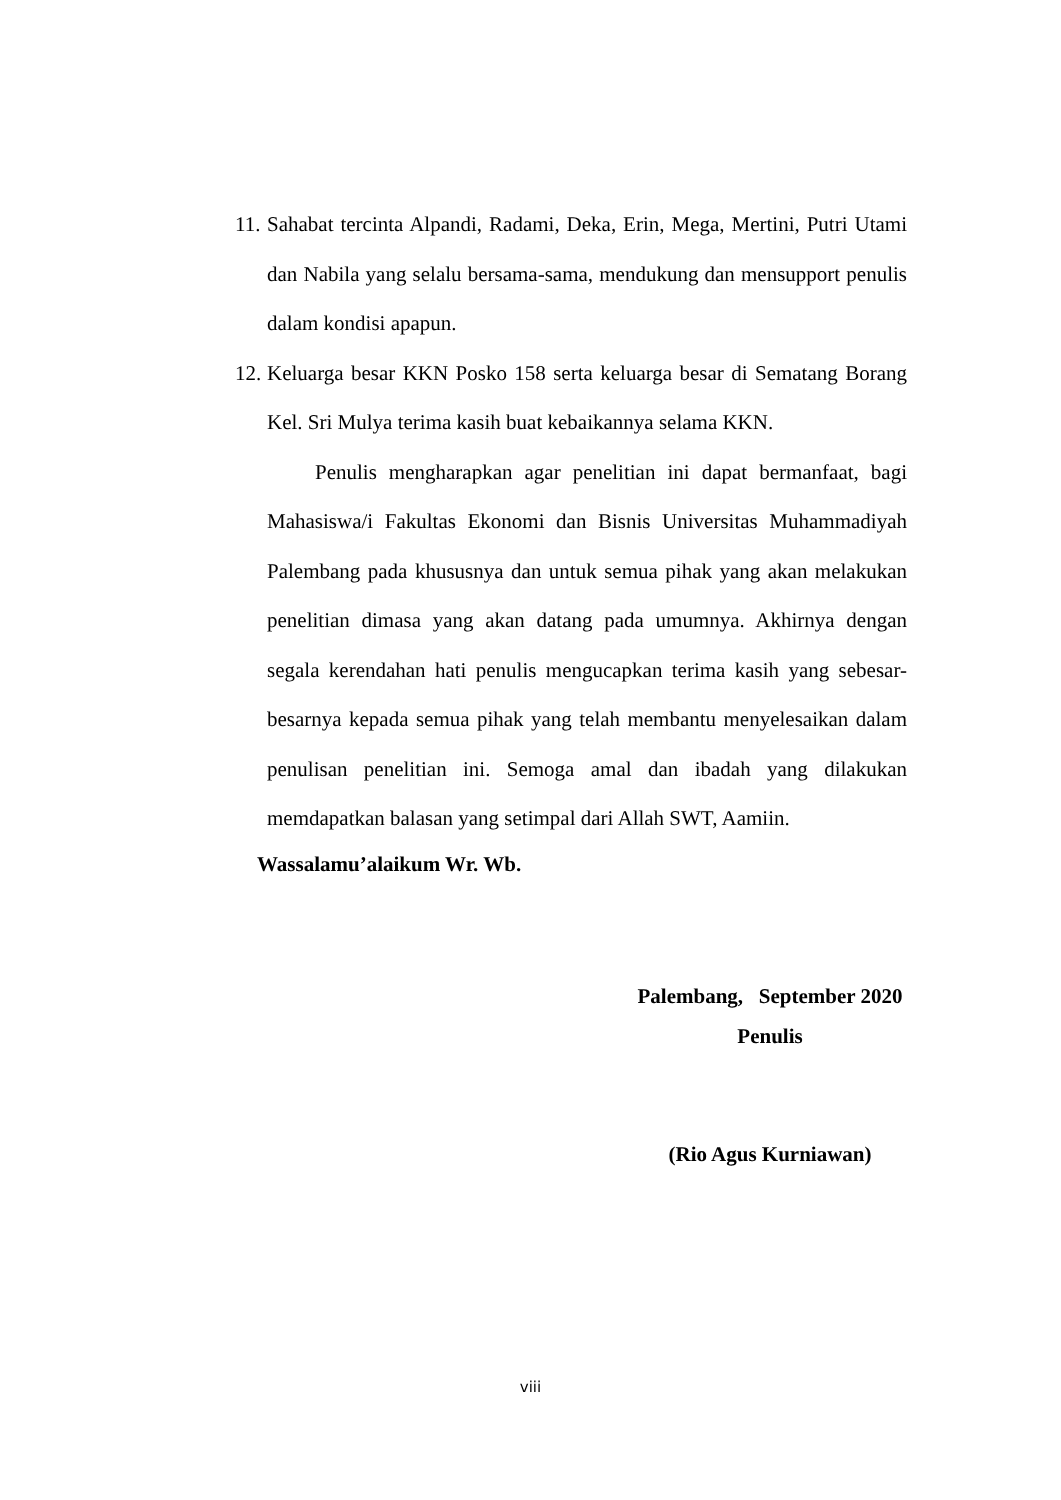11. Sahabat tercinta Alpandi, Radami, Deka, Erin, Mega, Mertini, Putri Utami dan Nabila yang selalu bersama-sama, mendukung dan mensupport penulis dalam kondisi apapun.
12. Keluarga besar KKN Posko 158 serta keluarga besar di Sematang Borang Kel. Sri Mulya terima kasih buat kebaikannya selama KKN.
Penulis mengharapkan agar penelitian ini dapat bermanfaat, bagi Mahasiswa/i Fakultas Ekonomi dan Bisnis Universitas Muhammadiyah Palembang pada khususnya dan untuk semua pihak yang akan melakukan penelitian dimasa yang akan datang pada umumnya. Akhirnya dengan segala kerendahan hati penulis mengucapkan terima kasih yang sebesar-besarnya kepada semua pihak yang telah membantu menyelesaikan dalam penulisan penelitian ini. Semoga amal dan ibadah yang dilakukan memdapatkan balasan yang setimpal dari Allah SWT, Aamiin.
Wassalamu’alaikum Wr. Wb.
Palembang, September 2020
Penulis
(Rio Agus Kurniawan)
viii